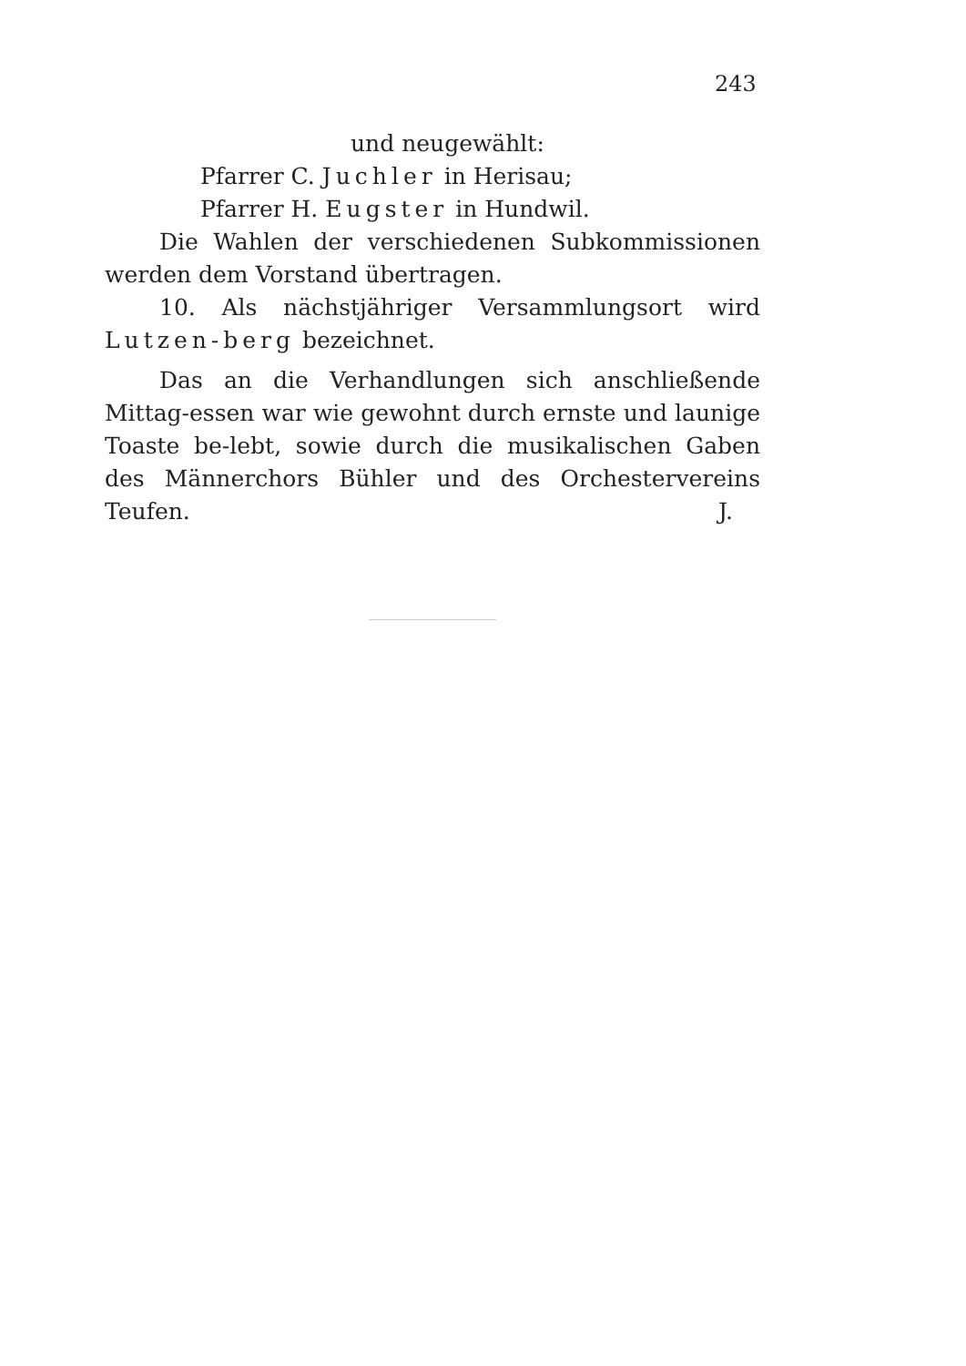243
und neugewählt:
Pfarrer C. Juchler in Herisau;
Pfarrer H. Eugster in Hundwil.
Die Wahlen der verschiedenen Subkommissionen werden dem Vorstand übertragen.
10. Als nächstjähriger Versammlungsort wird Lutzen-berg bezeichnet.
Das an die Verhandlungen sich anschließende Mittag-essen war wie gewohnt durch ernste und launige Toaste be-lebt, sowie durch die musikalischen Gaben des Männerchors Bühler und des Orchestervereins Teufen. J.